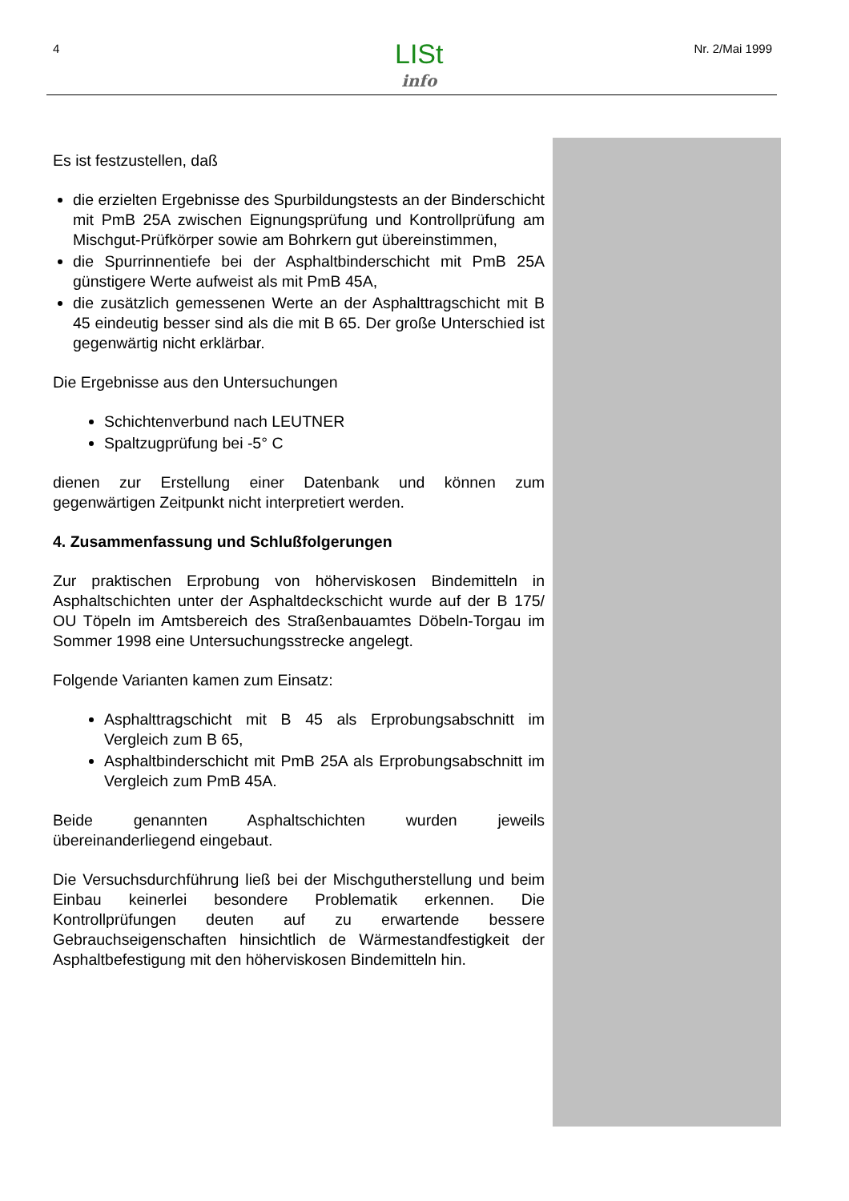4 LISt
info
Nr. 2/Mai 1999
Es ist festzustellen, daß
die erzielten Ergebnisse des Spurbildungstests an der Binderschicht mit PmB 25A zwischen Eignungsprüfung und Kontrollprüfung am Mischgut-Prüfkörper sowie am Bohrkern gut übereinstimmen,
die Spurrinnentiefe bei der Asphaltbinderschicht mit PmB 25A günstigere Werte aufweist als mit PmB 45A,
die zusätzlich gemessenen Werte an der Asphalttragschicht mit B 45 eindeutig besser sind als die mit B 65. Der große Unterschied ist gegenwärtig nicht erklärbar.
Die Ergebnisse aus den Untersuchungen
Schichtenverbund nach LEUTNER
Spaltzugprüfung bei -5° C
dienen zur Erstellung einer Datenbank und können zum gegenwärtigen Zeitpunkt nicht interpretiert werden.
4. Zusammenfassung und Schlußfolgerungen
Zur praktischen Erprobung von höherviskosen Bindemitteln in Asphaltschichten unter der Asphaltdeckschicht wurde auf der B 175/ OU Töpeln im Amtsbereich des Straßenbauamtes Döbeln-Torgau im Sommer 1998 eine Untersuchungsstrecke angelegt.
Folgende Varianten kamen zum Einsatz:
Asphalttragschicht mit B 45 als Erprobungsabschnitt im Vergleich zum B 65,
Asphaltbinderschicht mit PmB 25A als Erprobungsabschnitt im Vergleich zum PmB 45A.
Beide genannten Asphaltschichten wurden jeweils übereinanderliegend eingebaut.
Die Versuchsdurchführung ließ bei der Mischgutherstellung und beim Einbau keinerlei besondere Problematik erkennen. Die Kontrollprüfungen deuten auf zu erwartende bessere Gebrauchseigenschaften hinsichtlich de Wärmestandfestigkeit der Asphaltbefestigung mit den höherviskosen Bindemitteln hin.